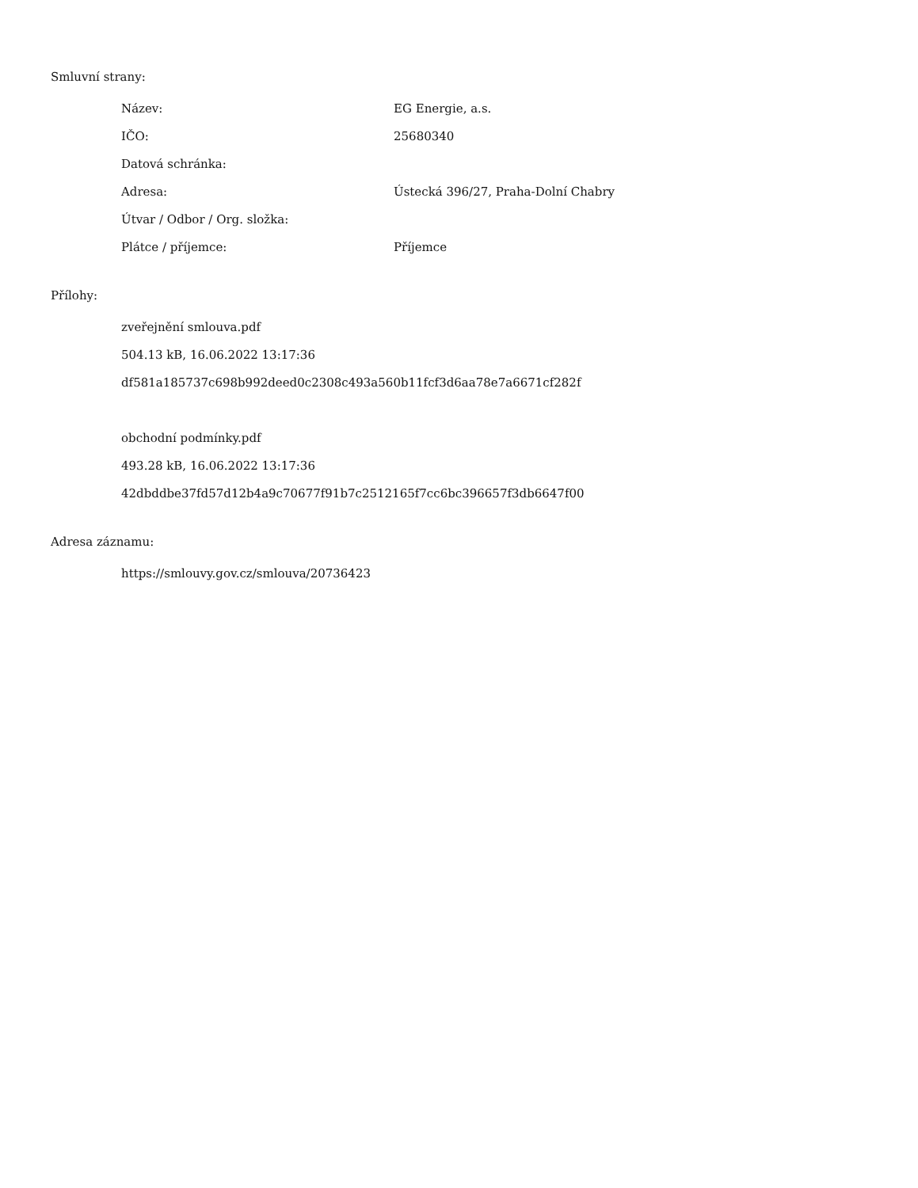Smluvní strany:
| Název: | EG Energie, a.s. |
| IČO: | 25680340 |
| Datová schránka: | |
| Adresa: | Ústecká 396/27, Praha-Dolní Chabry |
| Útvar / Odbor / Org. složka: | |
| Plátce / příjemce: | Příjemce |
Přílohy:
zveřejnění smlouva.pdf
504.13 kB, 16.06.2022 13:17:36
df581a185737c698b992deed0c2308c493a560b11fcf3d6aa78e7a6671cf282f
obchodní podmínky.pdf
493.28 kB, 16.06.2022 13:17:36
42dbddbe37fd57d12b4a9c70677f91b7c2512165f7cc6bc396657f3db6647f00
Adresa záznamu:
https://smlouvy.gov.cz/smlouva/20736423